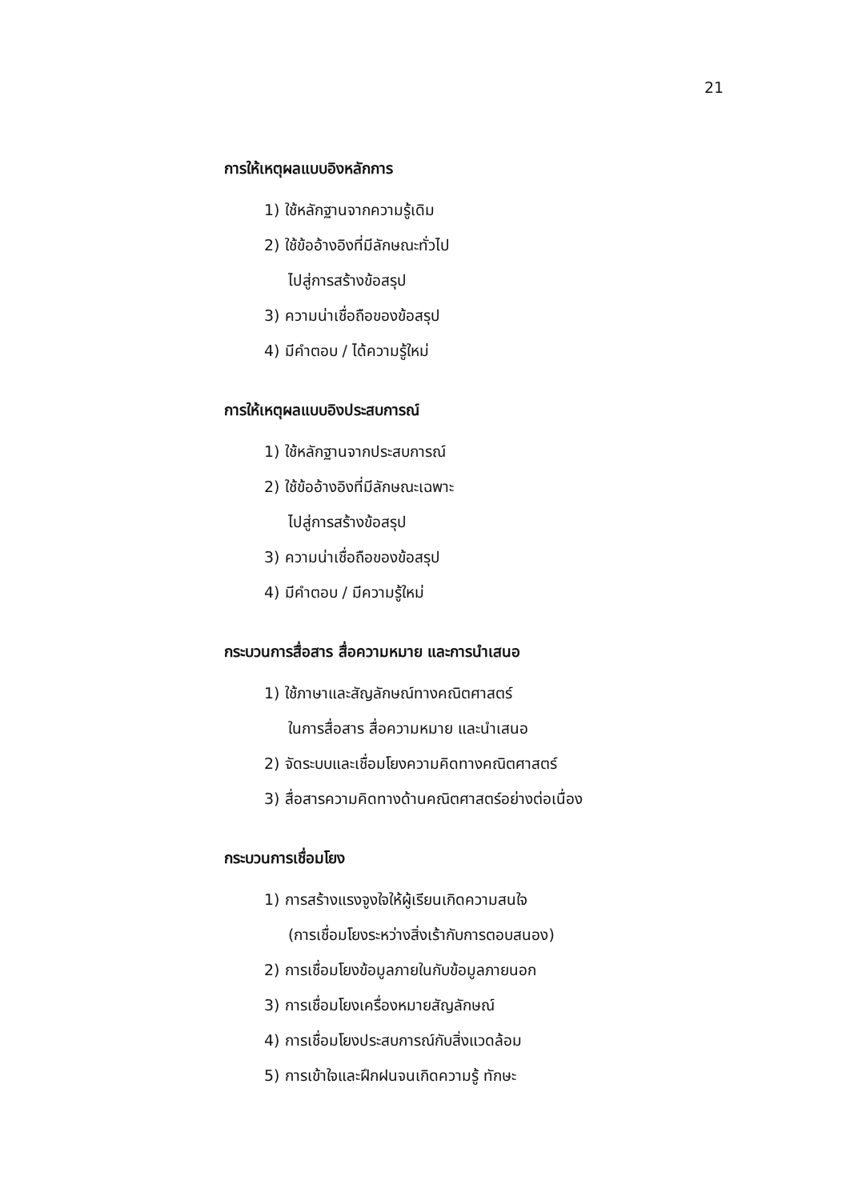21
การให้เหตุผลแบบอิงหลักการ
1) ใช้หลักฐานจากความรู้เดิม
2) ใช้ข้ออ้างอิงที่มีลักษณะทั่วไป
ไปสู่การสร้างข้อสรุป
3) ความน่าเชื่อถือของข้อสรุป
4) มีคำตอบ / ได้ความรู้ใหม่
การให้เหตุผลแบบอิงประสบการณ์
1) ใช้หลักฐานจากประสบการณ์
2) ใช้ข้ออ้างอิงที่มีลักษณะเฉพาะ
ไปสู่การสร้างข้อสรุป
3) ความน่าเชื่อถือของข้อสรุป
4) มีคำตอบ / มีความรู้ใหม่
กระบวนการสื่อสาร สื่อความหมาย และการนำเสนอ
1) ใช้ภาษาและสัญลักษณ์ทางคณิตศาสตร์
ในการสื่อสาร สื่อความหมาย และนำเสนอ
2) จัดระบบและเชื่อมโยงความคิดทางคณิตศาสตร์
3) สื่อสารความคิดทางด้านคณิตศาสตร์อย่างต่อเนื่อง
กระบวนการเชื่อมโยง
1) การสร้างแรงจูงใจให้ผู้เรียนเกิดความสนใจ
(การเชื่อมโยงระหว่างสิ่งเร้ากับการตอบสนอง)
2) การเชื่อมโยงข้อมูลภายในกับข้อมูลภายนอก
3) การเชื่อมโยงเครื่องหมายสัญลักษณ์
4) การเชื่อมโยงประสบการณ์กับสิ่งแวดล้อม
5) การเข้าใจและฝึกฝนจนเกิดความรู้ ทักษะ